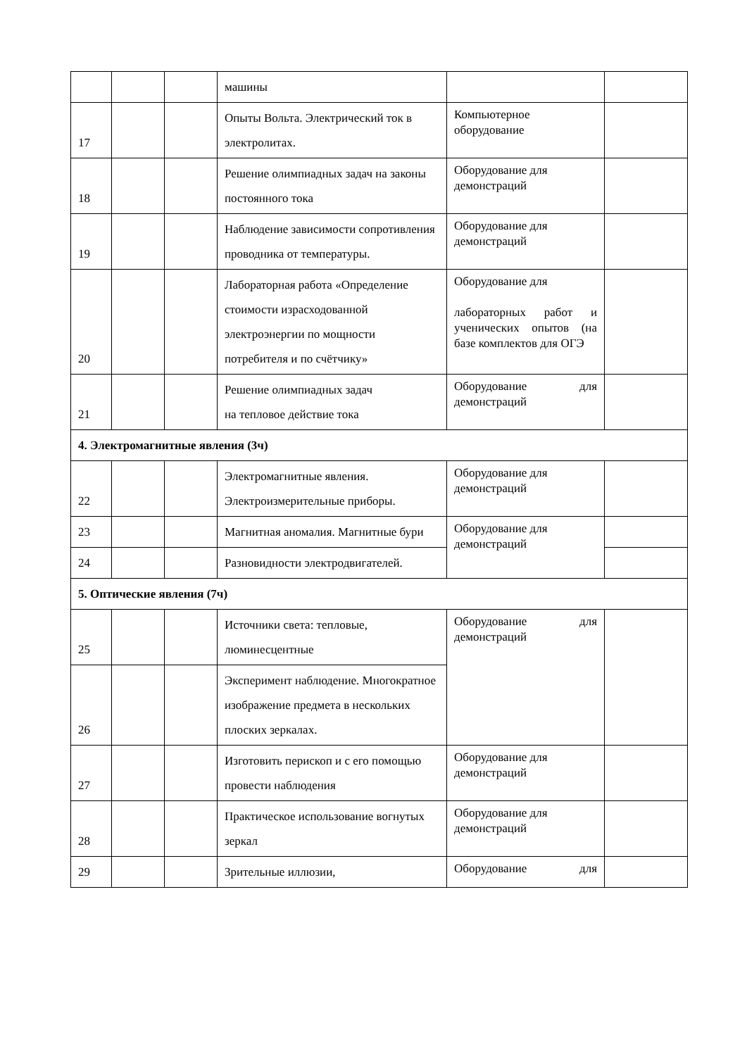| | | | машины | | |
| 17 | | | Опыты Вольта. Электрический ток в электролитах. | Компьютерное оборудование | |
| 18 | | | Решение олимпиадных задач на законы постоянного тока | Оборудование для демонстраций | |
| 19 | | | Наблюдение зависимости сопротивления проводника от температуры. | Оборудование для демонстраций | |
| 20 | | | Лабораторная работа «Определение стоимости израсходованной электроэнергии по мощности потребителя и по счётчику» | Оборудование для лабораторных работ и ученических опытов (на базе комплектов для ОГЭ | |
| 21 | | | Решение олимпиадных задач на тепловое действие тока | Оборудование для демонстраций | |
| 4. Электромагнитные явления (3ч) | | | | | |
| 22 | | | Электромагнитные явления. Электроизмерительные приборы. | Оборудование для демонстраций | |
| 23 | | | Магнитная аномалия. Магнитные бури | Оборудование для демонстраций | |
| 24 | | | Разновидности электродвигателей. | | |
| 5. Оптические явления (7ч) | | | | | |
| 25 | | | Источники света: тепловые, люминесцентные | Оборудование для демонстраций | |
| 26 | | | Эксперимент наблюдение. Многократное изображение предмета в нескольких плоских зеркалах. | | |
| 27 | | | Изготовить перископ и с его помощью провести наблюдения | Оборудование для демонстраций | |
| 28 | | | Практическое использование вогнутых зеркал | Оборудование для демонстраций | |
| 29 | | | Зрительные иллюзии, | Оборудование для | |